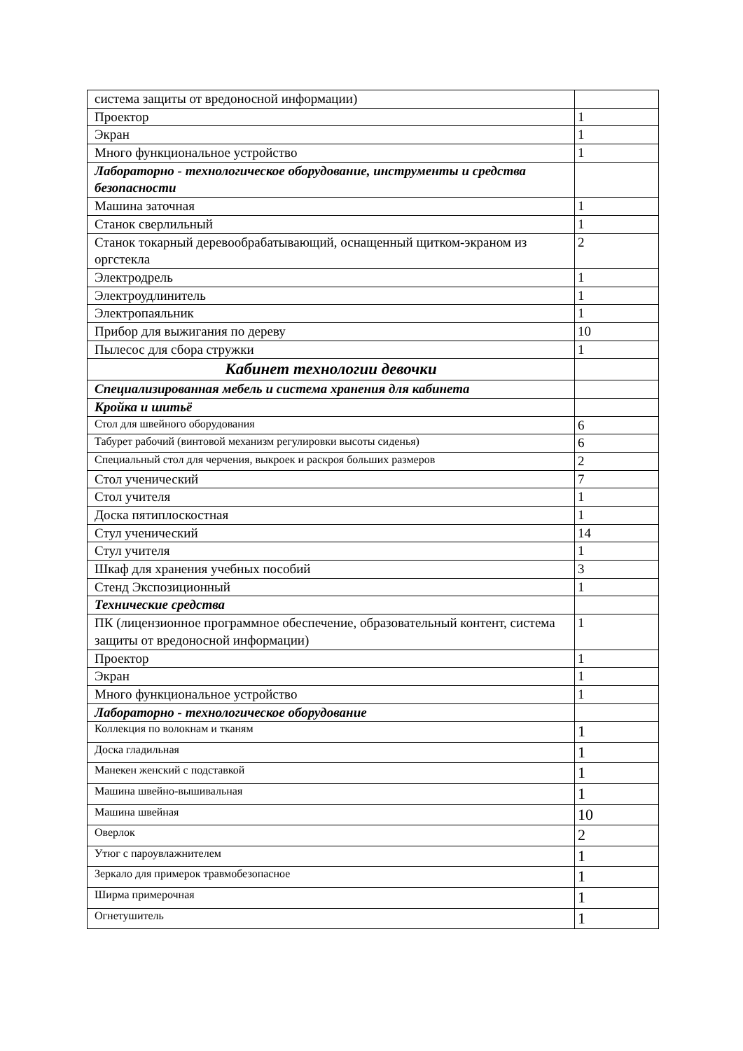| система защиты от вредоносной информации) | |
| Проектор | 1 |
| Экран | 1 |
| Много функциональное устройство | 1 |
| Лабораторно - технологическое оборудование, инструменты и средства безопасности | |
| Машина заточная | 1 |
| Станок сверлильный | 1 |
| Станок токарный деревообрабатывающий, оснащенный щитком-экраном из оргстекла | 2 |
| Электродрель | 1 |
| Электроудлинитель | 1 |
| Электропаяльник | 1 |
| Прибор для выжигания по дереву | 10 |
| Пылесос для сбора стружки | 1 |
| Кабинет технологии девочки | |
| Специализированная мебель и система хранения для кабинета | |
| Кройка и шитьё | |
| Стол для швейного оборудования | 6 |
| Табурет рабочий (винтовой механизм регулировки высоты сиденья) | 6 |
| Специальный стол для черчения, выкроек и раскроя больших размеров | 2 |
| Стол ученический | 7 |
| Стол учителя | 1 |
| Доска пятиплоскостная | 1 |
| Стул ученический | 14 |
| Стул учителя | 1 |
| Шкаф для хранения учебных пособий | 3 |
| Стенд Экспозиционный | 1 |
| Технические средства | |
| ПК (лицензионное программное обеспечение, образовательный контент, система защиты от вредоносной информации) | 1 |
| Проектор | 1 |
| Экран | 1 |
| Много функциональное устройство | 1 |
| Лабораторно - технологическое оборудование | |
| Коллекция по волокнам и тканям | 1 |
| Доска гладильная | 1 |
| Манекен женский с подставкой | 1 |
| Машина швейно-вышивальная | 1 |
| Машина швейная | 10 |
| Оверлок | 2 |
| Утюг с пароувлажнителем | 1 |
| Зеркало для примерок травмобезопасное | 1 |
| Ширма примерочная | 1 |
| Огнетушитель | 1 |